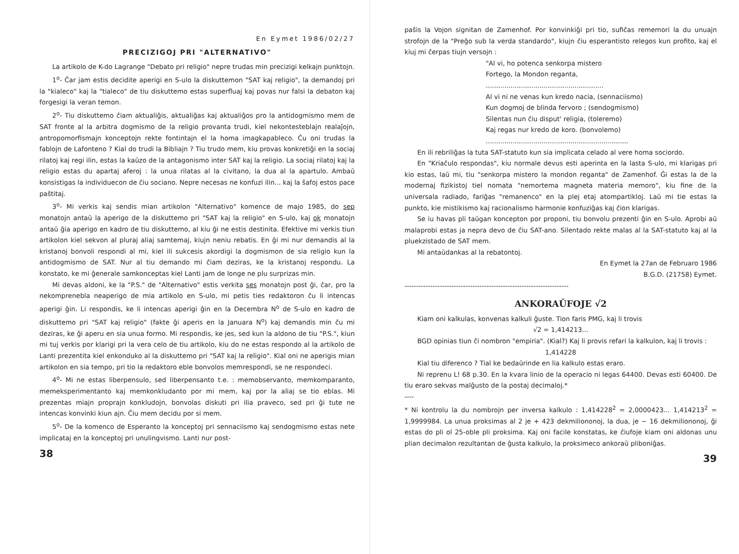En Eymet 1986/02/27
PRECIZIGOJ PRI "ALTERNATIVO"
La artikolo de K-do Lagrange "Debato pri religio" nepre trudas min preciz­igi kelkajn punktojn.
1<sup>o</sup>- Ĉar jam estis decidite aperigi en S-ulo la diskuttemon "SAT kaj religio", la demandoj pri la "kialeco" kaj la "tialeco" de tiu diskuttemo estas super­fluaj kaj povas nur falsi la debaton kaj forgesigi la veran temon.
2<sup>o</sup>- Tiu diskuttemo ĉiam aktualiĝis, aktualiĝas kaj aktualiĝos pro la anti­dogmismo mem de SAT fronte al la arbitra dogmismo de la religio provanta trudi, kiel nekontesteblajn realaĵojn, antropomorfismajn konceptojn rekte font­intajn el la homa imagkapableco. Ĉu oni trudas la fablojn de Lafonteno ? Kial do trudi la Bibliajn ? Tiu trudo mem, kiu provas konkretiĝi en la sociaj ri­latoj kaj regi ilin, estas la kaŭzo de la antagonismo inter SAT kaj la religio. La sociaj rilatoj kaj la religio estas du apartaj aferoj : la unua rilatas al la civitano, la dua al la apartulo. Ambaŭ konsistigas la individuecon de ĉiu soci­ano. Nepre necesas ne konfuzi ilin... kaj la ŝafoj estos pace paŝtitaj.
3<sup>o</sup>- Mi verkis kaj sendis mian artikolon "Alternativo" komence de majo 1985, do sep monatojn antaŭ la aperigo de la diskuttemo pri "SAT kaj la religio" en S-ulo, kaj ok monatojn antaŭ ĝia aperigo en kadro de tiu diskut­temo, al kiu ĝi ne estis destinita. Efektive mi verkis tiun artikolon kiel sekvon al pluraj aliaj samtemaj, kiujn neniu rebatis. En ĝi mi nur demandis al la krist­anoj bonvoli respondi al mi, kiel ili sukcesis akordigi la dogmismon de sia religio kun la antidogmismo de SAT. Nur al tiu demando mi ĉiam deziras, ke la kristanoj respondu. La konstato, ke mi ĝenerale samkonceptas kiel Lanti jam de longe ne plu surprizas min.
Mi devas aldoni, ke la "P.S." de "Alternativo" estis verkita ses monatojn post ĝi, ĉar, pro la nekomprenebla neaperigo de mia artikolo en S-ulo, mi petis ties redaktoron ĉu li intencas aperigi ĝin. Li respondis, ke li intencas aperigi ĝin en la Decembra N<sup>o</sup> de S-ulo en kadro de diskuttemo pri "SAT kaj religio" (fakte ĝi aperis en la Januara N<sup>o</sup>) kaj demandis min ĉu mi deziras, ke ĝi aperu en sia unua formo. Mi respondis, ke jes, sed kun la aldono de tiu "P.S.", kiun mi tuj verkis por klarigi pri la vera celo de tiu artikolo, kiu do ne estas respondo al la artikolo de Lanti prezentita kiel enkonduko al la diskuttemo pri "SAT kaj la religio". Kial oni ne aperigis mian artikolon en sia tempo, pri tio la redaktoro eble bonvolos memrespondi, se ne respondeci.
4<sup>o</sup>- Mi ne estas liberpensulo, sed liberpensanto t.e. : memobservanto, mem­komparanto, memeksperimentanto kaj memkonkludanto por mi mem, kaj por la aliaj se tio eblas. Mi prezentas miajn proprajn konkludojn, bonvolas diskuti pri ilia praveco, sed pri ĝi tute ne intencas konvinki kiun ajn. Ĉiu mem decidu por si mem.
5<sup>o</sup>- De la komenco de Esperanto la konceptoj pri sennaciismo kaj sendogm­ismo estas nete implicataj en la konceptoj pri unulingvismo. Lanti nur post-
38
paŝis la Vojon signitan de Zamenhof. Por konvinkiĝi pri tio, sufiĉas rememori la du unuajn strofojn de la "Preĝo sub la verda standardo", kiujn ĉiu espe­rantisto relegos kun profito, kaj el kiuj mi ĉerpas tiujn versojn :
"Al vi, ho potenca senkorpa mistero
Fortego, la Mondon reganta,
.........................................................
Al vi ni ne venas kun kredo nacia, (sennaciismo)
Kun dogmoj de blinda fervoro ; (sendogmismo)
Silentas nun ĉiu disput' religia, (toleremo)
Kaj regas nur kredo de koro. (bonvolemo)
.....................................................................
En ili rebriliĝas la tuta SAT-statuto kun sia implicata celado al vere homa sociordo.
En "Kriaĉulo respondas", kiu normale devus esti aperinta en la lasta S-ulo, mi klarigas pri kio estas, laŭ mi, tiu "senkorpa mistero la mondon reg­anta" de Zamenhof. Ĝi estas la de la modernaj fizikistoj tiel nomata "nemort­ema magneta materia memoro", kiu fine de la universala radiado, fariĝas "remanenco" en la plej etaj atompartikloj. Laŭ mi tie estas la punkto, kie mistikismo kaj racionalismo harmonie konfuziĝas kaj ĉion klarigas.
Se iu havas pli taŭgan koncepton por proponi, tiu bonvolu prezenti ĝin en S-ulo. Aprobi aŭ malaprobi estas ja nepra devo de ĉiu SAT-ano. Silent­ado rekte malas al la SAT-statuto kaj al la pluekzistado de SAT mem.
Mi antaŭdankas al la rebatontoj.
En Eymet la 27an de Februaro 1986
B.G.D. (21758) Eymet.
----------------------------------------------------------------------
ANKORAŬFOJE √2
Kiam oni kalkulas, konvenas kalkuli ĝuste. Tion faris PMG, kaj li trovis
√2 = 1,414213...
BGD opinias tiun ĉi nombron "empiria". (Kial?) Kaj li provis refari la kal­kulon, kaj li trovis :
1,414228
Kial tiu diferenco ? Tial ke bedaŭrinde en lia kalkulo estas eraro.
Ni reprenu L! 68 p.30. En la kvara linio de la operacio ni legas 64400. Devas esti 60400. De tiu eraro sekvas malĝusto de la postaj decimaloj.*
----
* Ni kontrolu la du nombrojn per inversa kalkulo : 1,414228<sup>2</sup> = 2,0000423... 1,414213<sup>2</sup> = 1,9999984. La unua proksimas al 2 je + 423 dekmilionono­j, la dua, je − 16 dekmiliononoj, ĝi estas do pli ol 25-oble pli proksima. Kaj oni facile konstatas, ke ĉiufoje kiam oni aldonas unu plian decimalon rezultantan de ĝusta kalkulo, la proksimeco ankoraŭ pliboniĝas.
39